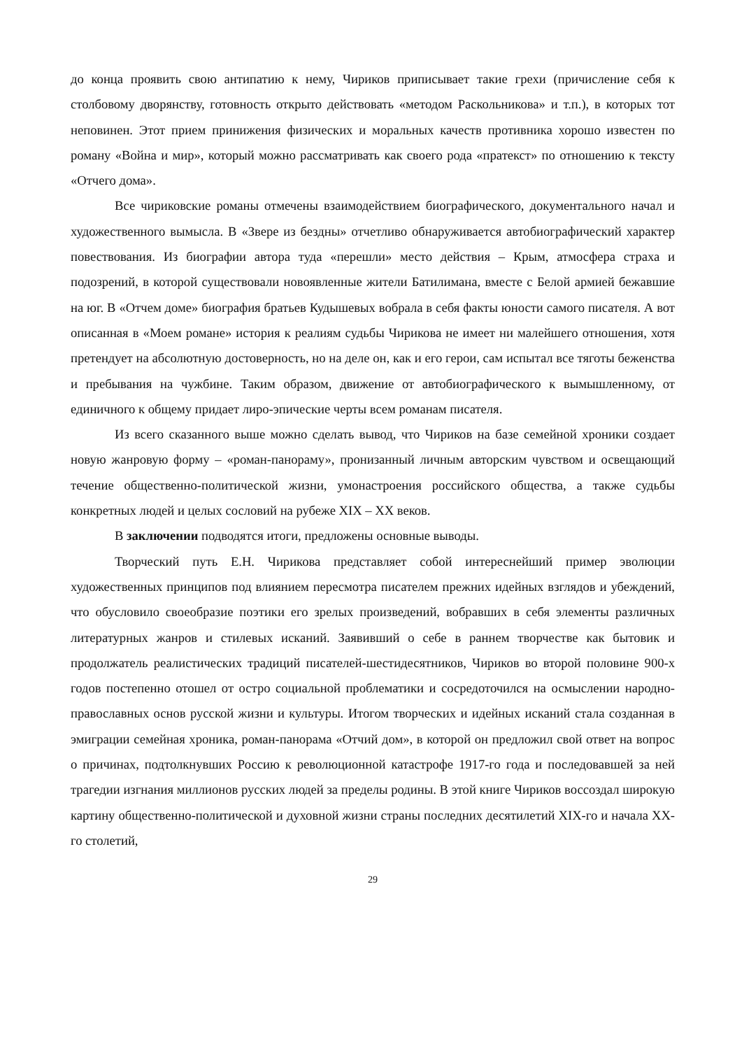до конца проявить свою антипатию к нему, Чириков приписывает такие грехи (причисление себя к столбовому дворянству, готовность открыто действовать «методом Раскольникова» и т.п.), в которых тот неповинен. Этот прием принижения физических и моральных качеств противника хорошо известен по роману «Война и мир», который можно рассматривать как своего рода «пратекст» по отношению к тексту «Отчего дома».
Все чириковские романы отмечены взаимодействием биографического, документального начал и художественного вымысла. В «Звере из бездны» отчетливо обнаруживается автобиографический характер повествования. Из биографии автора туда «перешли» место действия – Крым, атмосфера страха и подозрений, в которой существовали новоявленные жители Батилимана, вместе с Белой армией бежавшие на юг. В «Отчем доме» биография братьев Кудышевых вобрала в себя факты юности самого писателя. А вот описанная в «Моем романе» история к реалиям судьбы Чирикова не имеет ни малейшего отношения, хотя претендует на абсолютную достоверность, но на деле он, как и его герои, сам испытал все тяготы беженства и пребывания на чужбине. Таким образом, движение от автобиографического к вымышленному, от единичного к общему придает лиро-эпические черты всем романам писателя.
Из всего сказанного выше можно сделать вывод, что Чириков на базе семейной хроники создает новую жанровую форму – «роман-панораму», пронизанный личным авторским чувством и освещающий течение общественно-политической жизни, умонастроения российского общества, а также судьбы конкретных людей и целых сословий на рубеже XIX – XX веков.
В заключении подводятся итоги, предложены основные выводы.
Творческий путь Е.Н. Чирикова представляет собой интереснейший пример эволюции художественных принципов под влиянием пересмотра писателем прежних идейных взглядов и убеждений, что обусловило своеобразие поэтики его зрелых произведений, вобравших в себя элементы различных литературных жанров и стилевых исканий. Заявивший о себе в раннем творчестве как бытовик и продолжатель реалистических традиций писателей-шестидесятников, Чириков во второй половине 900-х годов постепенно отошел от остро социальной проблематики и сосредоточился на осмыслении народно-православных основ русской жизни и культуры. Итогом творческих и идейных исканий стала созданная в эмиграции семейная хроника, роман-панорама «Отчий дом», в которой он предложил свой ответ на вопрос о причинах, подтолкнувших Россию к революционной катастрофе 1917-го года и последовавшей за ней трагедии изгнания миллионов русских людей за пределы родины. В этой книге Чириков воссоздал широкую картину общественно-политической и духовной жизни страны последних десятилетий XIX-го и начала XX-го столетий,
29